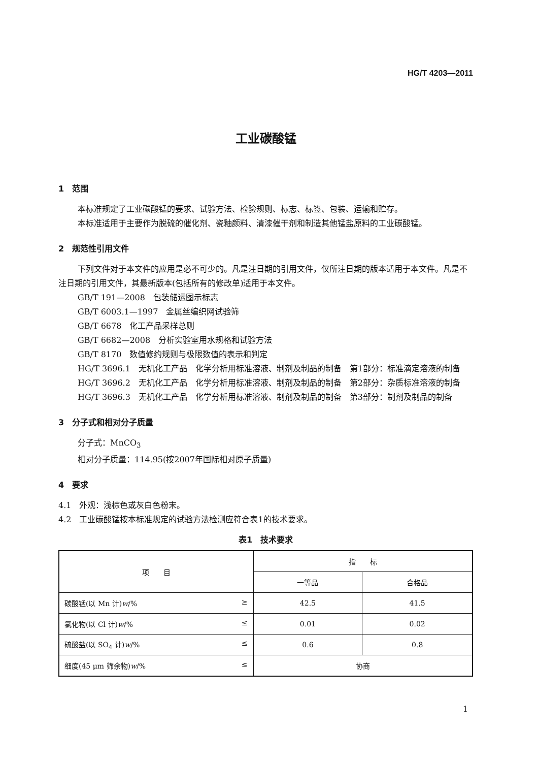HG/T 4203—2011
工业碳酸锰
1　范围
本标准规定了工业碳酸锰的要求、试验方法、检验规则、标志、标签、包装、运输和贮存。
本标准适用于主要作为脱硫的催化剂、瓷釉颜料、清漆催干剂和制造其他锰盐原料的工业碳酸锰。
2　规范性引用文件
下列文件对于本文件的应用是必不可少的。凡是注日期的引用文件，仅所注日期的版本适用于本文件。凡是不注日期的引用文件，其最新版本(包括所有的修改单)适用于本文件。
GB/T 191—2008　包装储运图示标志
GB/T 6003.1—1997　金属丝编织网试验筛
GB/T 6678　化工产品采样总则
GB/T 6682—2008　分析实验室用水规格和试验方法
GB/T 8170　数值修约规则与极限数值的表示和判定
HG/T 3696.1　无机化工产品　化学分析用标准溶液、制剂及制品的制备　第1部分：标准滴定溶液的制备
HG/T 3696.2　无机化工产品　化学分析用标准溶液、制剂及制品的制备　第2部分：杂质标准溶液的制备
HG/T 3696.3　无机化工产品　化学分析用标准溶液、制剂及制品的制备　第3部分：制剂及制品的制备
3　分子式和相对分子质量
分子式：MnCO<sub>3</sub>
相对分子质量：114.95(按2007年国际相对原子质量)
4　要求
4.1　外观：浅棕色或灰白色粉末。
4.2　工业碳酸锰按本标准规定的试验方法检测应符合表1的技术要求。
表1　技术要求
| 项 目 | 指 标 | |
| --- | --- | --- |
| | 一等品 | 合格品 |
| 碳酸锰(以 Mn 计) w /% ≥ | 42.5 | 41.5 |
| 氯化物(以 Cl 计) w /% ≤ | 0.01 | 0.02 |
| 硫酸盐(以 SO<sub>4</sub> 计) w /% ≤ | 0.6 | 0.8 |
| 细度(45 μm 筛余物) w /% ≤ | 协商 | |
1